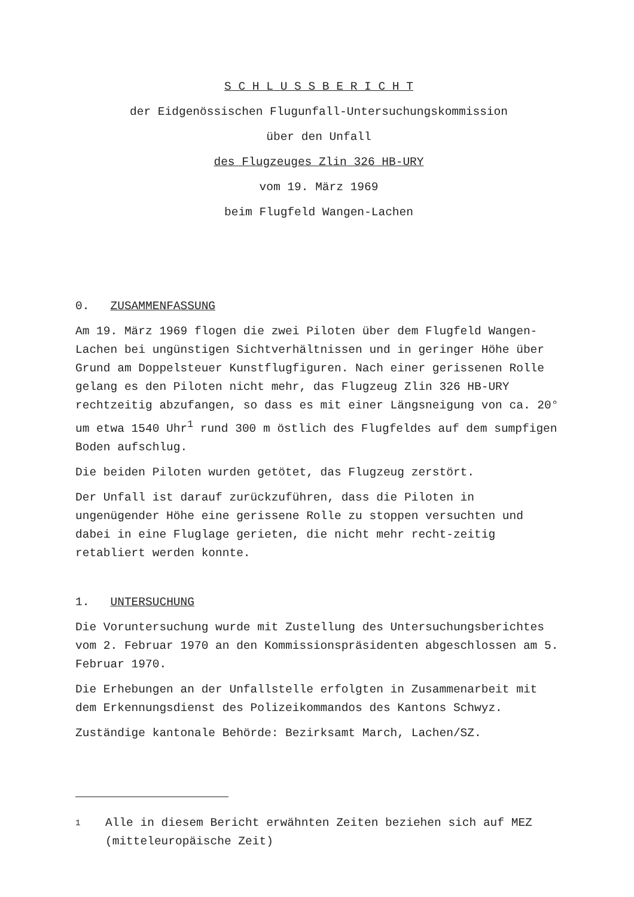S C H L U S S B E R I C H T
der Eidgenössischen Flugunfall-Untersuchungskommission
über den Unfall
des Flugzeuges Zlin 326 HB-URY
vom 19. März 1969
beim Flugfeld Wangen-Lachen
0. ZUSAMMENFASSUNG
Am 19. März 1969 flogen die zwei Piloten über dem Flugfeld Wangen-Lachen bei ungünstigen Sichtverhältnissen und in geringer Höhe über Grund am Doppelsteuer Kunstflugfiguren. Nach einer gerissenen Rolle gelang es den Piloten nicht mehr, das Flugzeug Zlin 326 HB-URY rechtzeitig abzufangen, so dass es mit einer Längsneigung von ca. 20° um etwa 1540 Uhr<sup>1</sup> rund 300 m östlich des Flugfeldes auf dem sumpfigen Boden aufschlug.
Die beiden Piloten wurden getötet, das Flugzeug zerstört.
Der Unfall ist darauf zurückzuführen, dass die Piloten in ungenügender Höhe eine gerissene Rolle zu stoppen versuchten und dabei in eine Fluglage gerieten, die nicht mehr recht-zeitig retabliert werden konnte.
1. UNTERSUCHUNG
Die Voruntersuchung wurde mit Zustellung des Untersuchungsberichtes vom 2. Februar 1970 an den Kommissionspräsidenten abgeschlossen am 5. Februar 1970.
Die Erhebungen an der Unfallstelle erfolgten in Zusammenarbeit mit dem Erkennungsdienst des Polizeikommandos des Kantons Schwyz.
Zuständige kantonale Behörde: Bezirksamt March, Lachen/SZ.
1
Alle in diesem Bericht erwähnten Zeiten beziehen sich auf MEZ (mitteleuropäische Zeit)